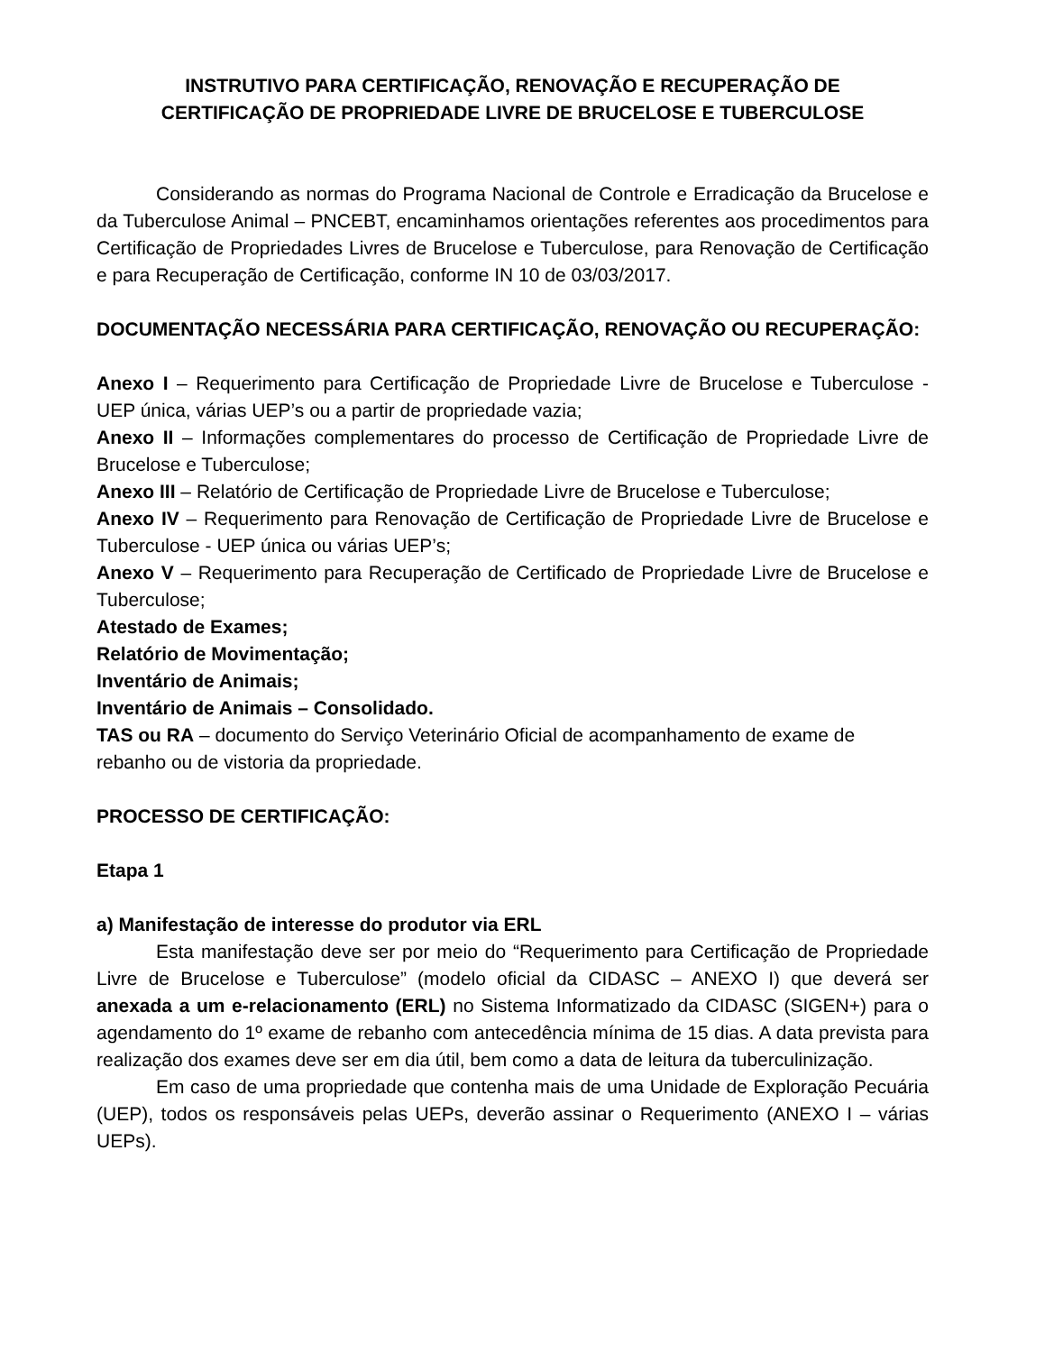INSTRUTIVO PARA CERTIFICAÇÃO, RENOVAÇÃO E RECUPERAÇÃO DE
CERTIFICAÇÃO DE PROPRIEDADE LIVRE DE BRUCELOSE E TUBERCULOSE
Considerando as normas do Programa Nacional de Controle e Erradicação da Brucelose e da Tuberculose Animal – PNCEBT, encaminhamos orientações referentes aos procedimentos para Certificação de Propriedades Livres de Brucelose e Tuberculose, para Renovação de Certificação e para Recuperação de Certificação, conforme IN 10 de 03/03/2017.
DOCUMENTAÇÃO NECESSÁRIA PARA CERTIFICAÇÃO, RENOVAÇÃO OU RECUPERAÇÃO:
Anexo I – Requerimento para Certificação de Propriedade Livre de Brucelose e Tuberculose - UEP única, várias UEP’s ou a partir de propriedade vazia;
Anexo II – Informações complementares do processo de Certificação de Propriedade Livre de Brucelose e Tuberculose;
Anexo III – Relatório de Certificação de Propriedade Livre de Brucelose e Tuberculose;
Anexo IV – Requerimento para Renovação de Certificação de Propriedade Livre de Brucelose e Tuberculose - UEP única ou várias UEP’s;
Anexo V – Requerimento para Recuperação de Certificado de Propriedade Livre de Brucelose e Tuberculose;
Atestado de Exames;
Relatório de Movimentação;
Inventário de Animais;
Inventário de Animais – Consolidado.
TAS ou RA – documento do Serviço Veterinário Oficial de acompanhamento de exame de rebanho ou de vistoria da propriedade.
PROCESSO DE CERTIFICAÇÃO:
Etapa 1
a) Manifestação de interesse do produtor via ERL
Esta manifestação deve ser por meio do “Requerimento para Certificação de Propriedade Livre de Brucelose e Tuberculose” (modelo oficial da CIDASC – ANEXO I) que deverá ser anexada a um e-relacionamento (ERL) no Sistema Informatizado da CIDASC (SIGEN+) para o agendamento do 1º exame de rebanho com antecedência mínima de 15 dias. A data prevista para realização dos exames deve ser em dia útil, bem como a data de leitura da tuberculinização.
Em caso de uma propriedade que contenha mais de uma Unidade de Exploração Pecuária (UEP), todos os responsáveis pelas UEPs, deverão assinar o Requerimento (ANEXO I – várias UEPs).